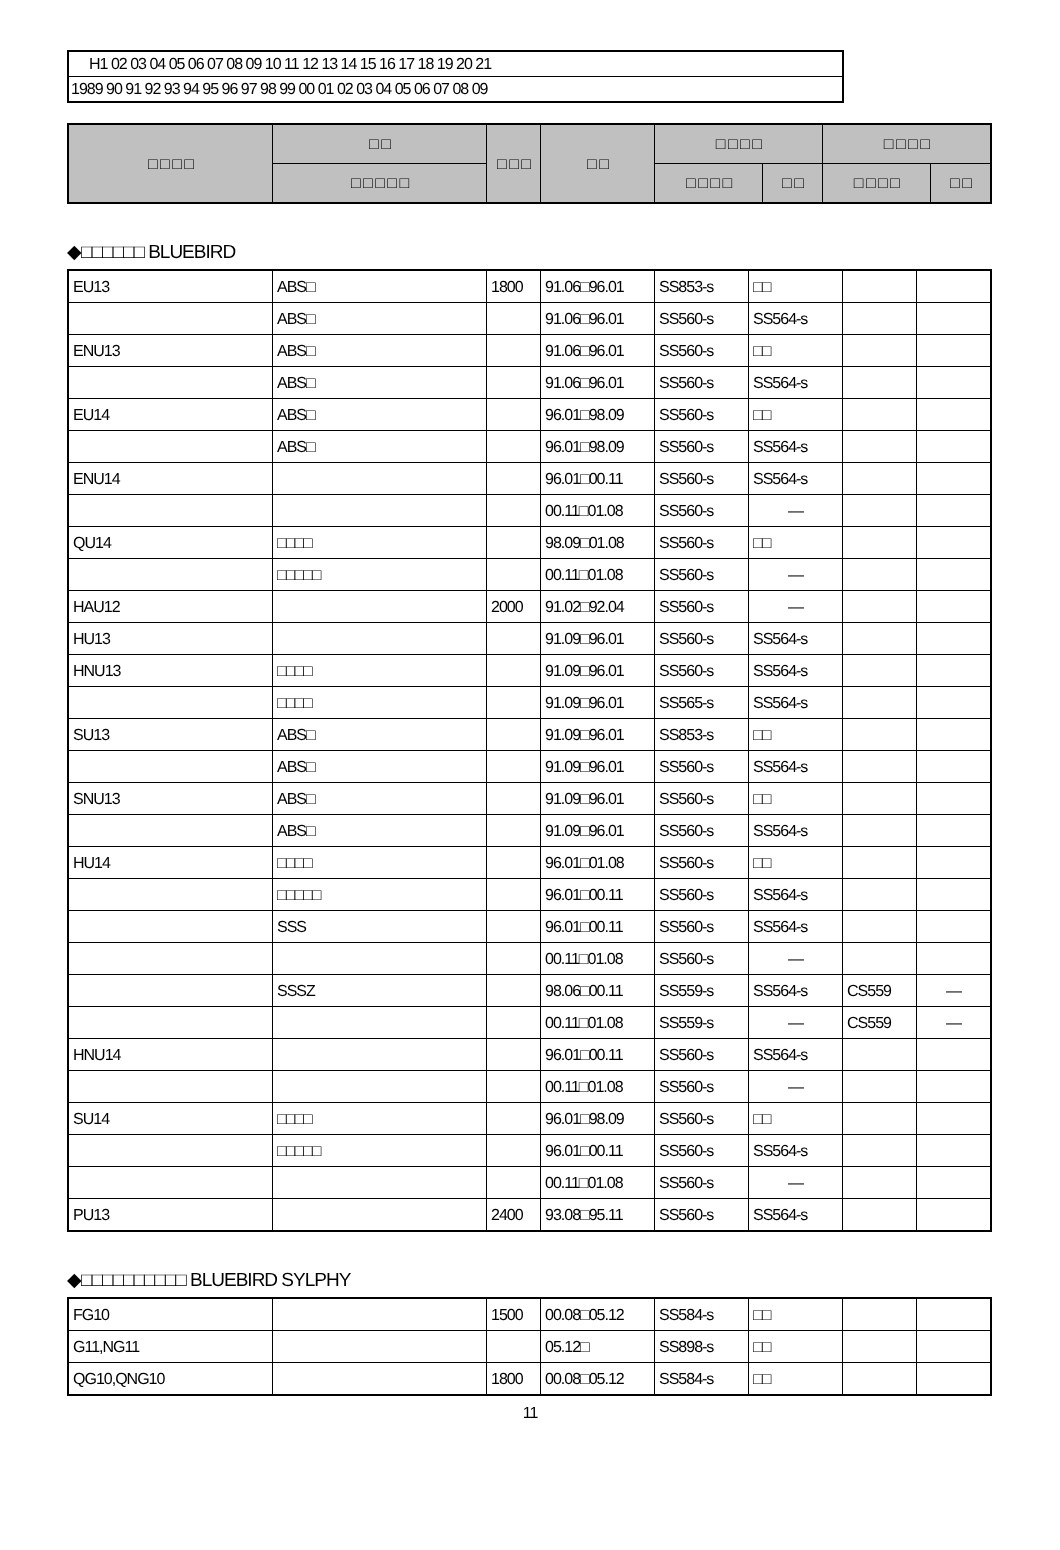H1 02 03 04 05 06 07 08 09 10 11 12 13 14 15 16 17 18 19 20 21
1989 90 91 92 93 94 95 96 97 98 99 00 01 02 03 04 05 06 07 08 09
| □ □ □ □ | □ □ | □ □ □ | □ □ | □ □ □ □ | | □ □ □ □ | |
| --- | --- | --- | --- | --- | --- | --- | --- |
| | □ □ □ □ □ | | | □ □ □ □ | □ □ | □ □ □ □ | □ □ |
◆□□□□□□ BLUEBIRD
| EU13 | ABS□ | 1800 | 91.06□96.01 | SS853-s | □□ | | |
| | ABS□ | | 91.06□96.01 | SS560-s | SS564-s | | |
| ENU13 | ABS□ | | 91.06□96.01 | SS560-s | □□ | | |
| | ABS□ | | 91.06□96.01 | SS560-s | SS564-s | | |
| EU14 | ABS□ | | 96.01□98.09 | SS560-s | □□ | | |
| | ABS□ | | 96.01□98.09 | SS560-s | SS564-s | | |
| ENU14 | | | 96.01□00.11 | SS560-s | SS564-s | | |
| | | | 00.11□01.08 | SS560-s | — | | |
| QU14 | □□□□ | | 98.09□01.08 | SS560-s | □□ | | |
| | □□□□□ | | 00.11□01.08 | SS560-s | — | | |
| HAU12 | | 2000 | 91.02□92.04 | SS560-s | — | | |
| HU13 | | | 91.09□96.01 | SS560-s | SS564-s | | |
| HNU13 | □□□□ | | 91.09□96.01 | SS560-s | SS564-s | | |
| | □□□□ | | 91.09□96.01 | SS565-s | SS564-s | | |
| SU13 | ABS□ | | 91.09□96.01 | SS853-s | □□ | | |
| | ABS□ | | 91.09□96.01 | SS560-s | SS564-s | | |
| SNU13 | ABS□ | | 91.09□96.01 | SS560-s | □□ | | |
| | ABS□ | | 91.09□96.01 | SS560-s | SS564-s | | |
| HU14 | □□□□ | | 96.01□01.08 | SS560-s | □□ | | |
| | □□□□□ | | 96.01□00.11 | SS560-s | SS564-s | | |
| | SSS | | 96.01□00.11 | SS560-s | SS564-s | | |
| | | | 00.11□01.08 | SS560-s | — | | |
| | SSSZ | | 98.06□00.11 | SS559-s | SS564-s | CS559 | — |
| | | | 00.11□01.08 | SS559-s | — | CS559 | — |
| HNU14 | | | 96.01□00.11 | SS560-s | SS564-s | | |
| | | | 00.11□01.08 | SS560-s | — | | |
| SU14 | □□□□ | | 96.01□98.09 | SS560-s | □□ | | |
| | □□□□□ | | 96.01□00.11 | SS560-s | SS564-s | | |
| | | | 00.11□01.08 | SS560-s | — | | |
| PU13 | | 2400 | 93.08□95.11 | SS560-s | SS564-s | | |
◆□□□□□□□□□□ BLUEBIRD SYLPHY
| FG10 | | 1500 | 00.08□05.12 | SS584-s | □□ | | |
| G11,NG11 | | | 05.12□ | SS898-s | □□ | | |
| QG10,QNG10 | | 1800 | 00.08□05.12 | SS584-s | □□ | | |
11